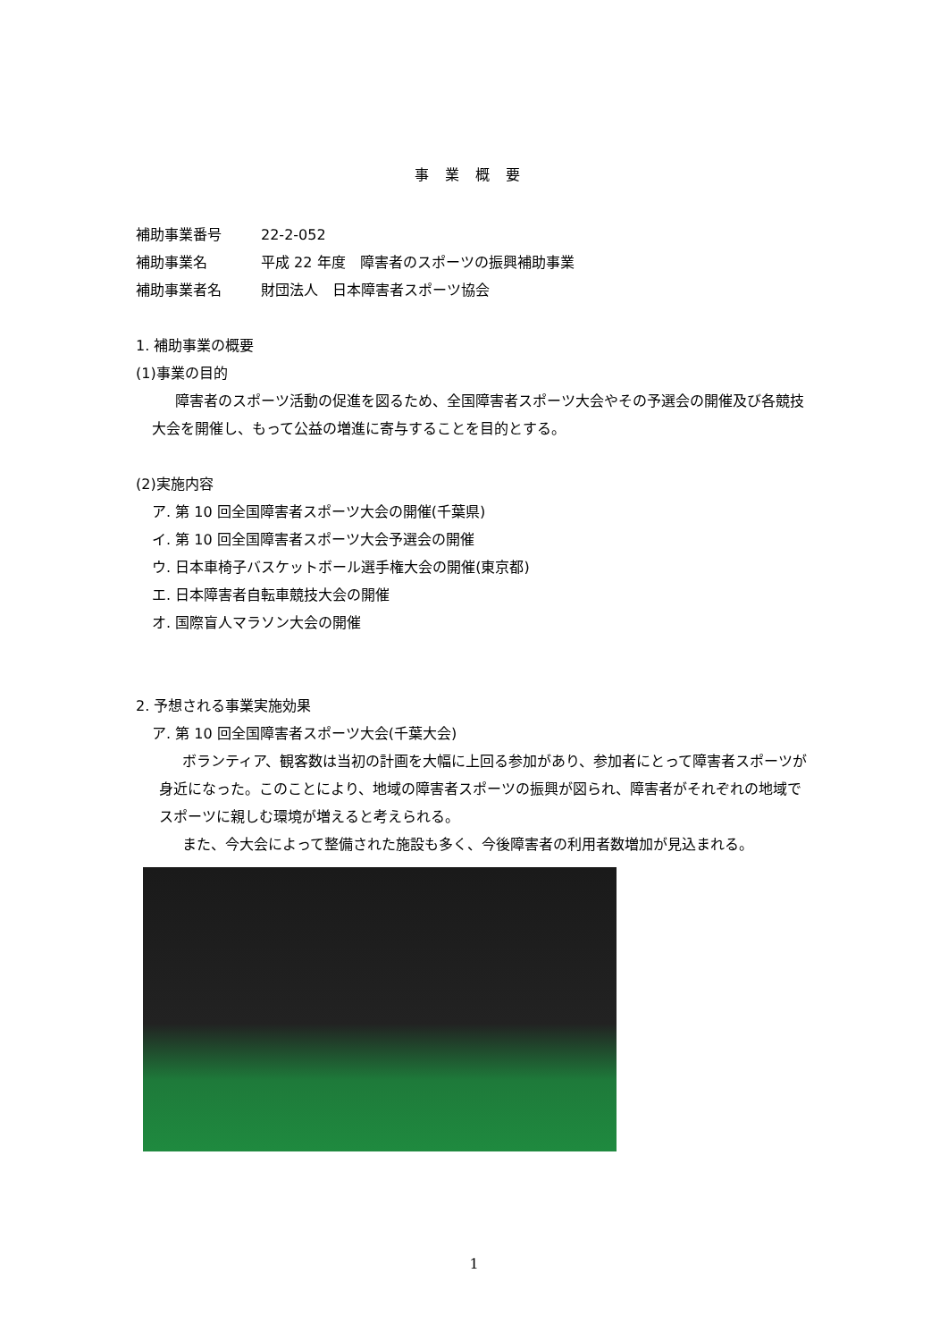事業概要
補助事業番号 22-2-052
補助事業名 平成 22 年度　障害者のスポーツの振興補助事業
補助事業者名 財団法人　日本障害者スポーツ協会
1. 補助事業の概要
(1)事業の目的
障害者のスポーツ活動の促進を図るため、全国障害者スポーツ大会やその予選会の開催及び各競技大会を開催し、もって公益の増進に寄与することを目的とする。
(2)実施内容
ア. 第 10 回全国障害者スポーツ大会の開催(千葉県)
イ. 第 10 回全国障害者スポーツ大会予選会の開催
ウ. 日本車椅子バスケットボール選手権大会の開催(東京都)
エ. 日本障害者自転車競技大会の開催
オ. 国際盲人マラソン大会の開催
2. 予想される事業実施効果
ア. 第 10 回全国障害者スポーツ大会(千葉大会)
ボランティア、観客数は当初の計画を大幅に上回る参加があり、参加者にとって障害者スポーツが身近になった。このことにより、地域の障害者スポーツの振興が図られ、障害者がそれぞれの地域でスポーツに親しむ環境が増えると考えられる。
また、今大会によって整備された施設も多く、今後障害者の利用者数増加が見込まれる。
1